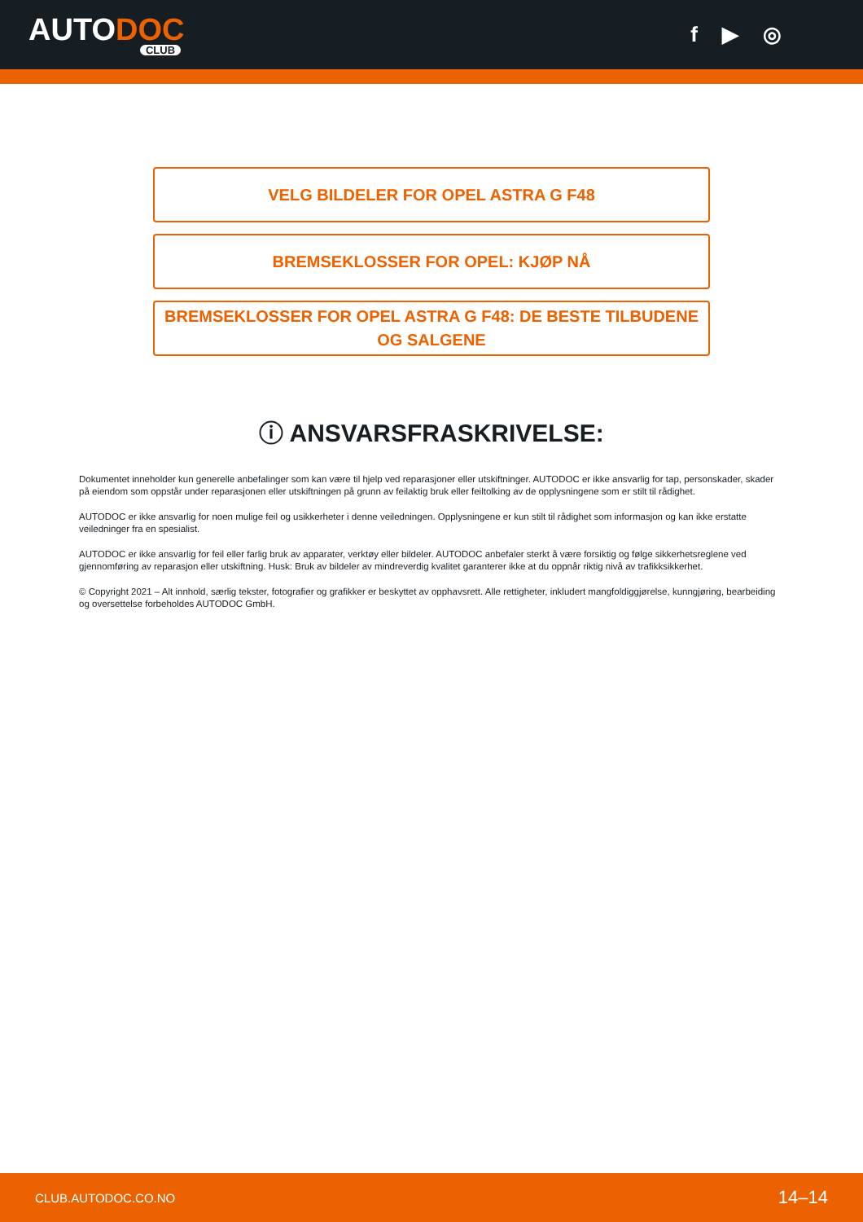AUTODOC
CLUB
f ▶ ◎
VELG BILDELER FOR OPEL ASTRA G F48
BREMSEKLOSSER FOR OPEL: KJØP NÅ
BREMSEKLOSSER FOR OPEL ASTRA G F48: DE BESTE TILBUDENE OG SALGENE
ⓘ ANSVARSFRASKRIVELSE:
Dokumentet inneholder kun generelle anbefalinger som kan være til hjelp ved reparasjoner eller utskiftninger. AUTODOC er ikke ansvarlig for tap, personskader, skader på eiendom som oppstår under reparasjonen eller utskiftningen på grunn av feilaktig bruk eller feiltolking av de opplysningene som er stilt til rådighet.
AUTODOC er ikke ansvarlig for noen mulige feil og usikkerheter i denne veiledningen. Opplysningene er kun stilt til rådighet som informasjon og kan ikke erstatte veiledninger fra en spesialist.
AUTODOC er ikke ansvarlig for feil eller farlig bruk av apparater, verktøy eller bildeler. AUTODOC anbefaler sterkt å være forsiktig og følge sikkerhetsreglene ved gjennomføring av reparasjon eller utskiftning. Husk: Bruk av bildeler av mindreverdig kvalitet garanterer ikke at du oppnår riktig nivå av trafikksikkerhet.
© Copyright 2021 – Alt innhold, særlig tekster, fotografier og grafikker er beskyttet av opphavsrett. Alle rettigheter, inkludert mangfoldiggjørelse, kunngjøring, bearbeiding og oversettelse forbeholdes AUTODOC GmbH.
CLUB.AUTODOC.CO.NO 14–14